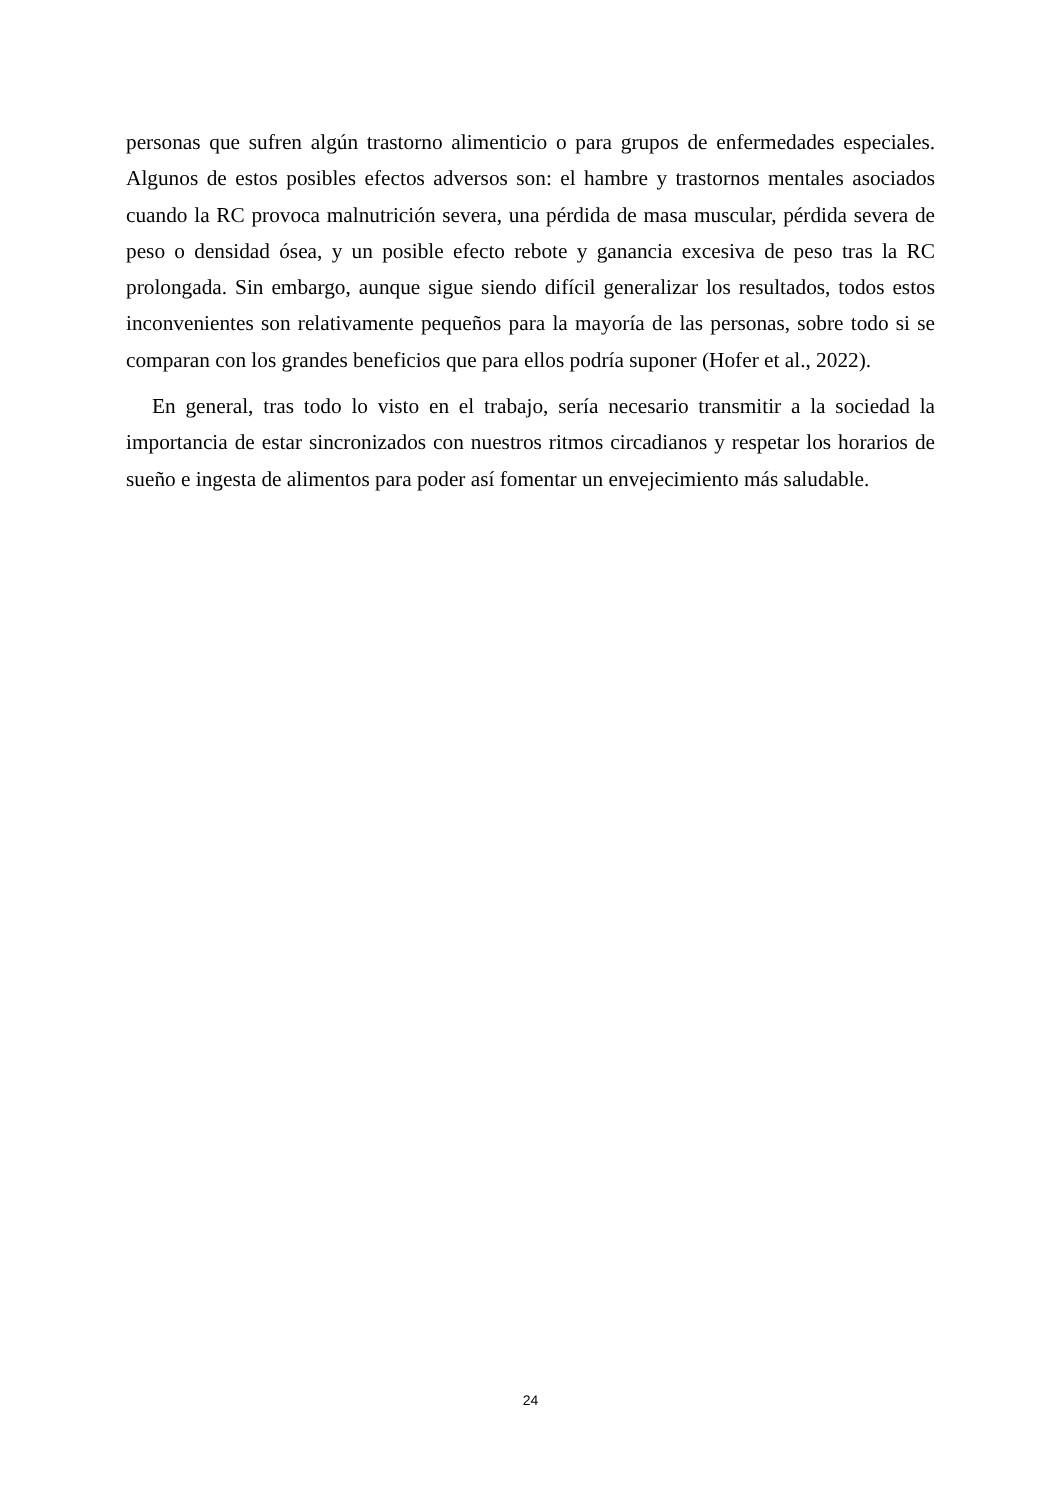personas que sufren algún trastorno alimenticio o para grupos de enfermedades especiales. Algunos de estos posibles efectos adversos son: el hambre y trastornos mentales asociados cuando la RC provoca malnutrición severa, una pérdida de masa muscular, pérdida severa de peso o densidad ósea, y un posible efecto rebote y ganancia excesiva de peso tras la RC prolongada. Sin embargo, aunque sigue siendo difícil generalizar los resultados, todos estos inconvenientes son relativamente pequeños para la mayoría de las personas, sobre todo si se comparan con los grandes beneficios que para ellos podría suponer (Hofer et al., 2022).
En general, tras todo lo visto en el trabajo, sería necesario transmitir a la sociedad la importancia de estar sincronizados con nuestros ritmos circadianos y respetar los horarios de sueño e ingesta de alimentos para poder así fomentar un envejecimiento más saludable.
24